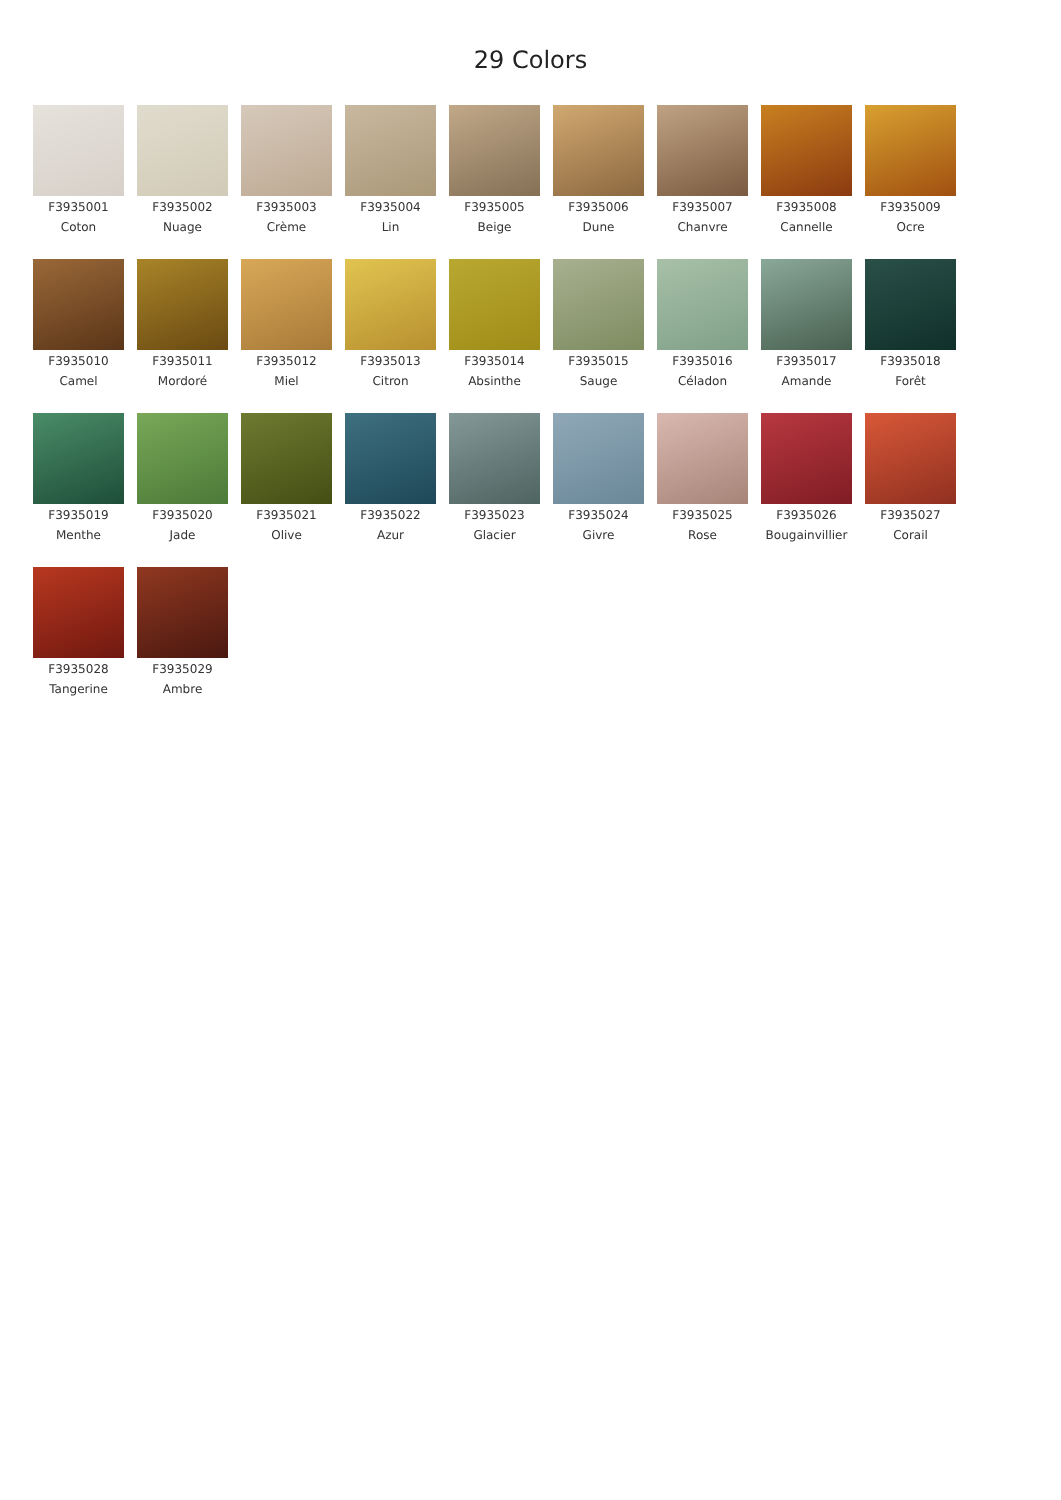29 Colors
F3935001
Coton
F3935002
Nuage
F3935003
Crème
F3935004
Lin
F3935005
Beige
F3935006
Dune
F3935007
Chanvre
F3935008
Cannelle
F3935009
Ocre
F3935010
Camel
F3935011
Mordoré
F3935012
Miel
F3935013
Citron
F3935014
Absinthe
F3935015
Sauge
F3935016
Céladon
F3935017
Amande
F3935018
Forêt
F3935019
Menthe
F3935020
Jade
F3935021
Olive
F3935022
Azur
F3935023
Glacier
F3935024
Givre
F3935025
Rose
F3935026
Bougainvillier
F3935027
Corail
F3935028
Tangerine
F3935029
Ambre